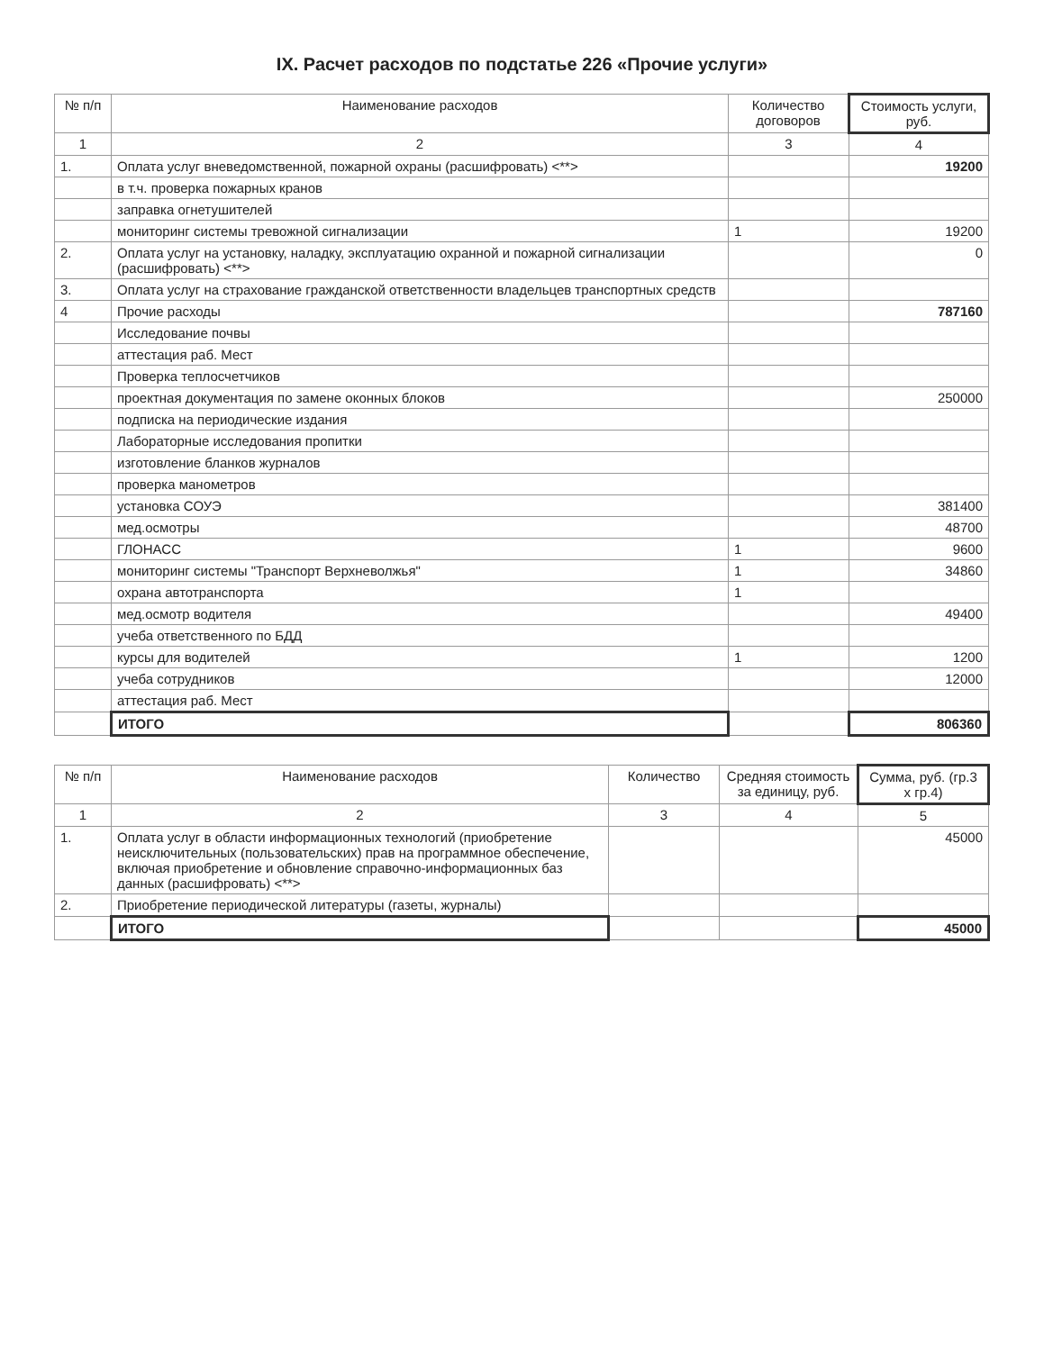IX. Расчет расходов по подстатье 226 «Прочие услуги»
| № п/п | Наименование расходов | Количество договоров | Стоимость услуги, руб. |
| --- | --- | --- | --- |
| 1 | 2 | 3 | 4 |
| 1. | Оплата услуг вневедомственной, пожарной охраны (расшифровать) <**> | | 19200 |
| | в т.ч. проверка пожарных кранов | | |
| | заправка огнетушителей | | |
| | мониторинг системы тревожной сигнализации | 1 | 19200 |
| 2. | Оплата услуг на установку, наладку, эксплуатацию охранной и пожарной сигнализации (расшифровать) <**> | | 0 |
| 3. | Оплата услуг на страхование гражданской ответственности владельцев транспортных средств | | |
| 4 | Прочие расходы | | 787160 |
| | Исследование почвы | | |
| | аттестация раб. Мест | | |
| | Проверка теплосчетчиков | | |
| | проектная документация по замене оконных блоков | | 250000 |
| | подписка на периодические издания | | |
| | Лабораторные исследования пропитки | | |
| | изготовление бланков журналов | | |
| | проверка манометров | | |
| | установка СОУЭ | | 381400 |
| | мед.осмотры | | 48700 |
| | ГЛОНАСС | 1 | 9600 |
| | мониторинг системы "Транспорт Верхневолжья" | 1 | 34860 |
| | охрана автотранспорта | 1 | |
| | мед.осмотр водителя | | 49400 |
| | учеба ответственного по БДД | | |
| | курсы для водителей | 1 | 1200 |
| | учеба сотрудников | | 12000 |
| | аттестация раб. Мест | | |
| | ИТОГО | | 806360 |
| № п/п | Наименование расходов | Количество | Средняя стоимость за единицу, руб. | Сумма, руб. (гр.3 x гр.4) |
| --- | --- | --- | --- | --- |
| 1 | 2 | 3 | 4 | 5 |
| 1. | Оплата услуг в области информационных технологий (приобретение неисключительных (пользовательских) прав на программное обеспечение, включая приобретение и обновление справочно-информационных баз данных (расшифровать) <**> | | | 45000 |
| 2. | Приобретение периодической литературы (газеты, журналы) | | | |
| | ИТОГО | | | 45000 |